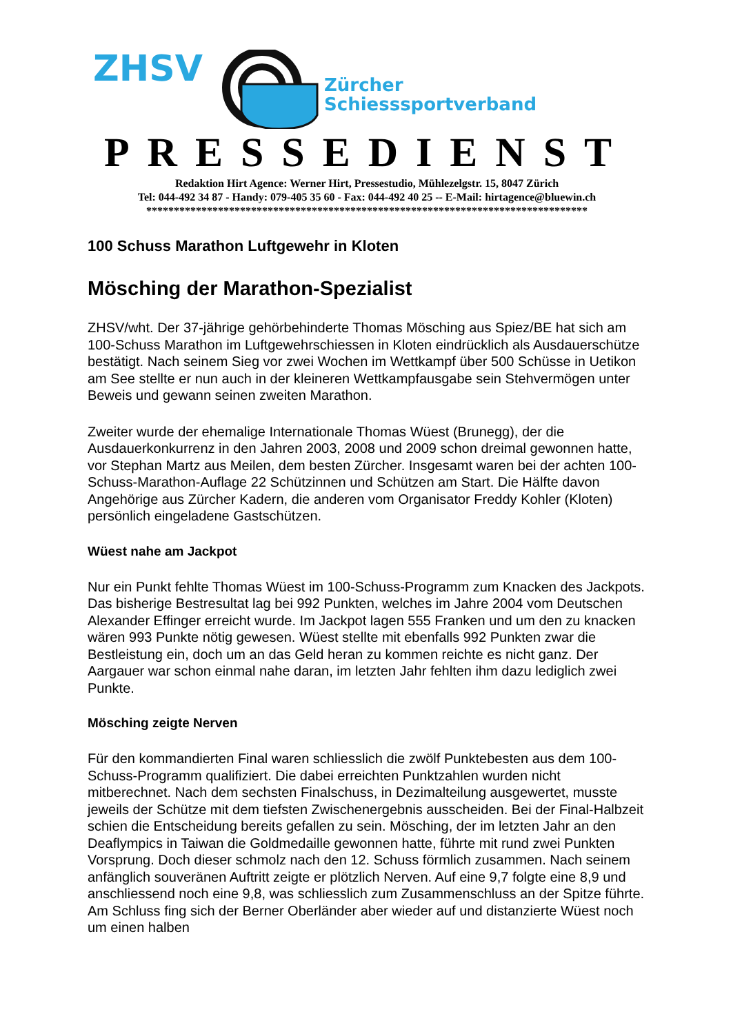ZHSV
Zürcher
Schiesssportverband
PRESSEDIENST
Redaktion Hirt Agence: Werner Hirt, Pressestudio, Mühlezelgstr. 15, 8047 Zürich
Tel: 044-492 34 87 - Handy: 079-405 35 60 - Fax: 044-492 40 25 -- E-Mail: hirtagence@bluewin.ch
********************************************************************************
100 Schuss Marathon Luftgewehr in Kloten
Mösching der Marathon-Spezialist
ZHSV/wht. Der 37-jährige gehörbehinderte Thomas Mösching aus Spiez/BE hat sich am 100-Schuss Marathon im Luftgewehrschiessen in Kloten eindrücklich als Ausdauerschütze bestätigt. Nach seinem Sieg vor zwei Wochen im Wettkampf über 500 Schüsse in Uetikon am See stellte er nun auch in der kleineren Wettkampfausgabe sein Stehvermögen unter Beweis und gewann seinen zweiten Marathon.
Zweiter wurde der ehemalige Internationale Thomas Wüest (Brunegg), der die Ausdauerkonkurrenz in den Jahren 2003, 2008 und 2009 schon dreimal gewonnen hatte, vor Stephan Martz aus Meilen, dem besten Zürcher. Insgesamt waren bei der achten 100-Schuss-Marathon-Auflage 22 Schützinnen und Schützen am Start. Die Hälfte davon Angehörige aus Zürcher Kadern, die anderen vom Organisator Freddy Kohler (Kloten) persönlich eingeladene Gastschützen.
Wüest nahe am Jackpot
Nur ein Punkt fehlte Thomas Wüest im 100-Schuss-Programm zum Knacken des Jackpots. Das bisherige Bestresultat lag bei 992 Punkten, welches im Jahre 2004 vom Deutschen Alexander Effinger erreicht wurde. Im Jackpot lagen 555 Franken und um den zu knacken wären 993 Punkte nötig gewesen. Wüest stellte mit ebenfalls 992 Punkten zwar die Bestleistung ein, doch um an das Geld heran zu kommen reichte es nicht ganz. Der Aargauer war schon einmal nahe daran, im letzten Jahr fehlten ihm dazu lediglich zwei Punkte.
Mösching zeigte Nerven
Für den kommandierten Final waren schliesslich die zwölf Punktebesten aus dem 100-Schuss-Programm qualifiziert. Die dabei erreichten Punktzahlen wurden nicht mitberechnet. Nach dem sechsten Finalschuss, in Dezimalteilung ausgewertet, musste jeweils der Schütze mit dem tiefsten Zwischenergebnis ausscheiden. Bei der Final-Halbzeit schien die Entscheidung bereits gefallen zu sein. Mösching, der im letzten Jahr an den Deaflympics in Taiwan die Goldmedaille gewonnen hatte, führte mit rund zwei Punkten Vorsprung. Doch dieser schmolz nach den 12. Schuss förmlich zusammen. Nach seinem anfänglich souveränen Auftritt zeigte er plötzlich Nerven. Auf eine 9,7 folgte eine 8,9 und anschliessend noch eine 9,8, was schliesslich zum Zusammenschluss an der Spitze führte. Am Schluss fing sich der Berner Oberländer aber wieder auf und distanzierte Wüest noch um einen halben